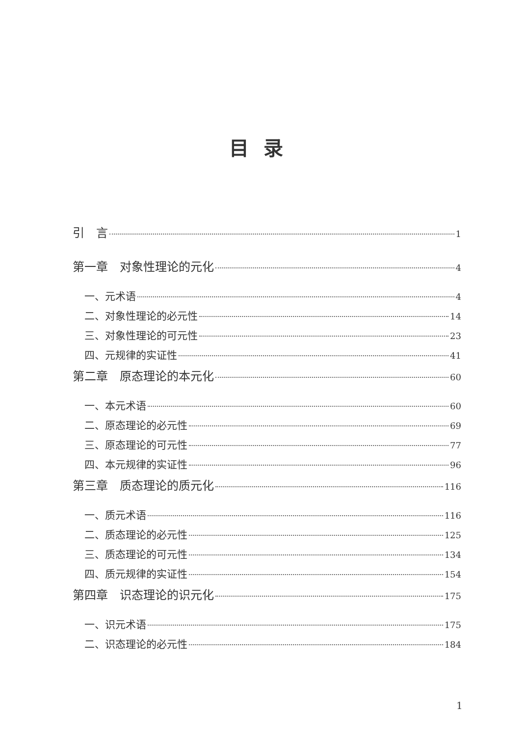目录
引　言 1
第一章　对象性理论的元化 4
一、元术语 4
二、对象性理论的必元性 14
三、对象性理论的可元性 23
四、元规律的实证性 41
第二章　原态理论的本元化 60
一、本元术语 60
二、原态理论的必元性 69
三、原态理论的可元性 77
四、本元规律的实证性 96
第三章　质态理论的质元化 116
一、质元术语 116
二、质态理论的必元性 125
三、质态理论的可元性 134
四、质元规律的实证性 154
第四章　识态理论的识元化 175
一、识元术语 175
二、识态理论的必元性 184
1